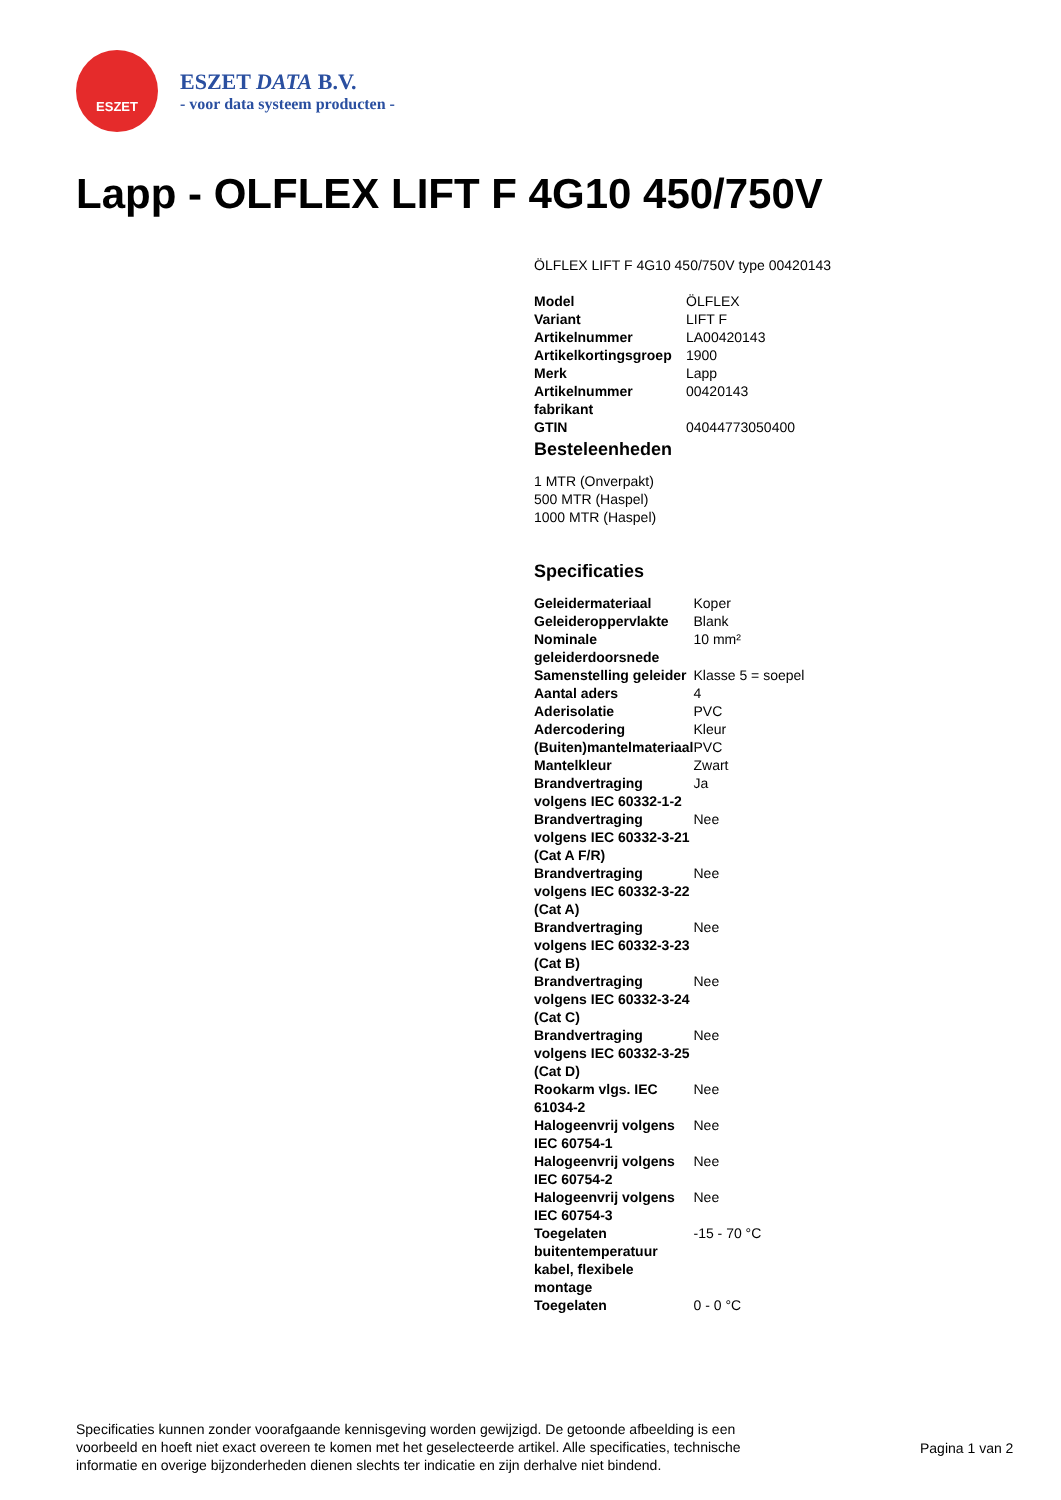ESZET
ESZET DATA B.V.
- voor data systeem producten -
Lapp - OLFLEX LIFT F 4G10 450/750V
ÖLFLEX LIFT F 4G10 450/750V type 00420143
| Model | ÖLFLEX |
| Variant | LIFT F |
| Artikelnummer | LA00420143 |
| Artikelkortingsgroep | 1900 |
| Merk | Lapp |
| Artikelnummer fabrikant | 00420143 |
| GTIN | 04044773050400 |
Besteleenheden
1 MTR (Onverpakt)
500 MTR (Haspel)
1000 MTR (Haspel)
Specificaties
| Geleidermateriaal | Koper |
| Geleideroppervlakte | Blank |
| Nominale geleiderdoorsnede | 10 mm² |
| Samenstelling geleider | Klasse 5 = soepel |
| Aantal aders | 4 |
| Aderisolatie | PVC |
| Adercodering | Kleur |
| (Buiten)mantelmateriaal | PVC |
| Mantelkleur | Zwart |
| Brandvertraging volgens IEC 60332-1-2 | Ja |
| Brandvertraging volgens IEC 60332-3-21 (Cat A F/R) | Nee |
| Brandvertraging volgens IEC 60332-3-22 (Cat A) | Nee |
| Brandvertraging volgens IEC 60332-3-23 (Cat B) | Nee |
| Brandvertraging volgens IEC 60332-3-24 (Cat C) | Nee |
| Brandvertraging volgens IEC 60332-3-25 (Cat D) | Nee |
| Rookarm vlgs. IEC 61034-2 | Nee |
| Halogeenvrij volgens IEC 60754-1 | Nee |
| Halogeenvrij volgens IEC 60754-2 | Nee |
| Halogeenvrij volgens IEC 60754-3 | Nee |
| Toegelaten buitentemperatuur kabel, flexibele montage | -15 - 70 °C |
| Toegelaten | 0 - 0 °C |
Specificaties kunnen zonder voorafgaande kennisgeving worden gewijzigd. De getoonde afbeelding is een voorbeeld en hoeft niet exact overeen te komen met het geselecteerde artikel. Alle specificaties, technische informatie en overige bijzonderheden dienen slechts ter indicatie en zijn derhalve niet bindend.
Pagina 1 van 2